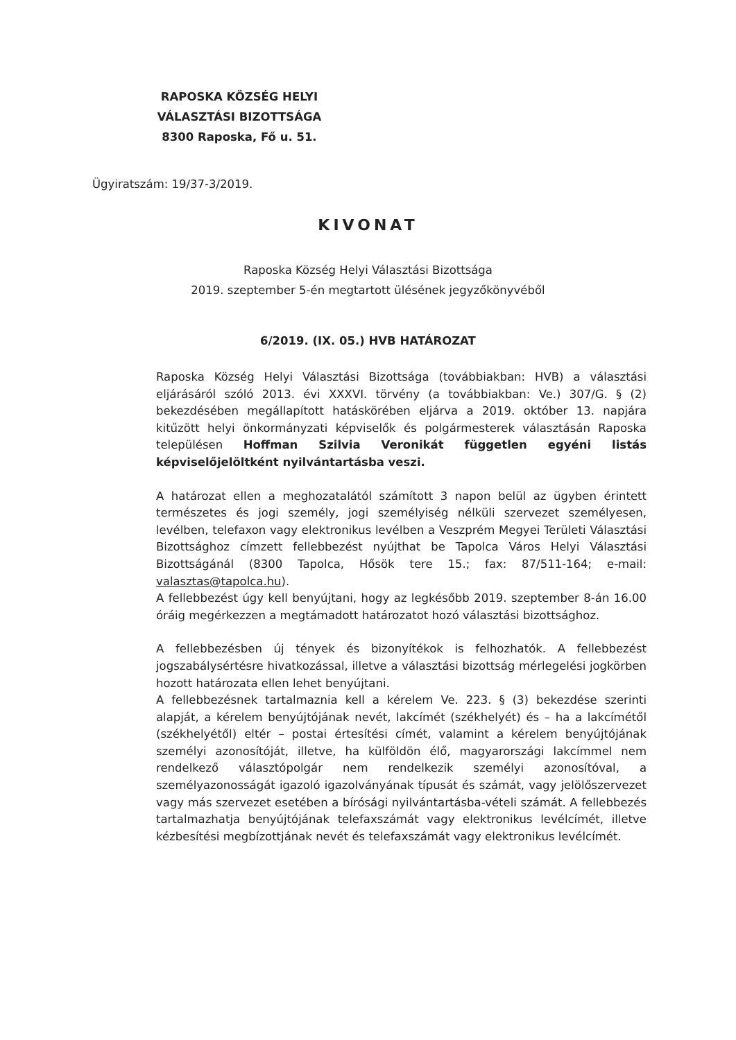RAPOSKA KÖZSÉG HELYI
VÁLASZTÁSI BIZOTTSÁGA
8300 Raposka, Fő u. 51.
Ügyiratszám: 19/37-3/2019.
KIVONAT
Raposka Község Helyi Választási Bizottsága
2019. szeptember 5-én megtartott ülésének jegyzőkönyvéből
6/2019. (IX. 05.) HVB HATÁROZAT
Raposka Község Helyi Választási Bizottsága (továbbiakban: HVB) a választási eljárásáról szóló 2013. évi XXXVI. törvény (a továbbiakban: Ve.) 307/G. § (2) bekezdésében megállapított hatáskörében eljárva a 2019. október 13. napjára kitűzött helyi önkormányzati képviselők és polgármesterek választásán Raposka településen Hoffman Szilvia Veronikát független egyéni listás képviselőjelöltként nyilvántartásba veszi.
A határozat ellen a meghozatalától számított 3 napon belül az ügyben érintett természetes és jogi személy, jogi személyiség nélküli szervezet személyesen, levélben, telefaxon vagy elektronikus levélben a Veszprém Megyei Területi Választási Bizottsághoz címzett fellebbezést nyújthat be Tapolca Város Helyi Választási Bizottságánál (8300 Tapolca, Hősök tere 15.; fax: 87/511-164; e-mail: valasztas@tapolca.hu).
A fellebbezést úgy kell benyújtani, hogy az legkésőbb 2019. szeptember 8-án 16.00 óráig megérkezzen a megtámadott határozatot hozó választási bizottsághoz.
A fellebbezésben új tények és bizonyítékok is felhozhatók. A fellebbezést jogszabálysértésre hivatkozással, illetve a választási bizottság mérlegelési jogkörben hozott határozata ellen lehet benyújtani.
A fellebbezésnek tartalmaznia kell a kérelem Ve. 223. § (3) bekezdése szerinti alapját, a kérelem benyújtójának nevét, lakcímét (székhelyét) és – ha a lakcímétől (székhelyétől) eltér – postai értesítési címét, valamint a kérelem benyújtójának személyi azonosítóját, illetve, ha külföldön élő, magyarországi lakcímmel nem rendelkező választópolgár nem rendelkezik személyi azonosítóval, a személyazonosságát igazoló igazolványának típusát és számát, vagy jelölőszervezet vagy más szervezet esetében a bírósági nyilvántartásba-vételi számát. A fellebbezés tartalmazhatja benyújtójának telefaxszámát vagy elektronikus levélcímét, illetve kézbesítési megbízottjának nevét és telefaxszámát vagy elektronikus levélcímét.